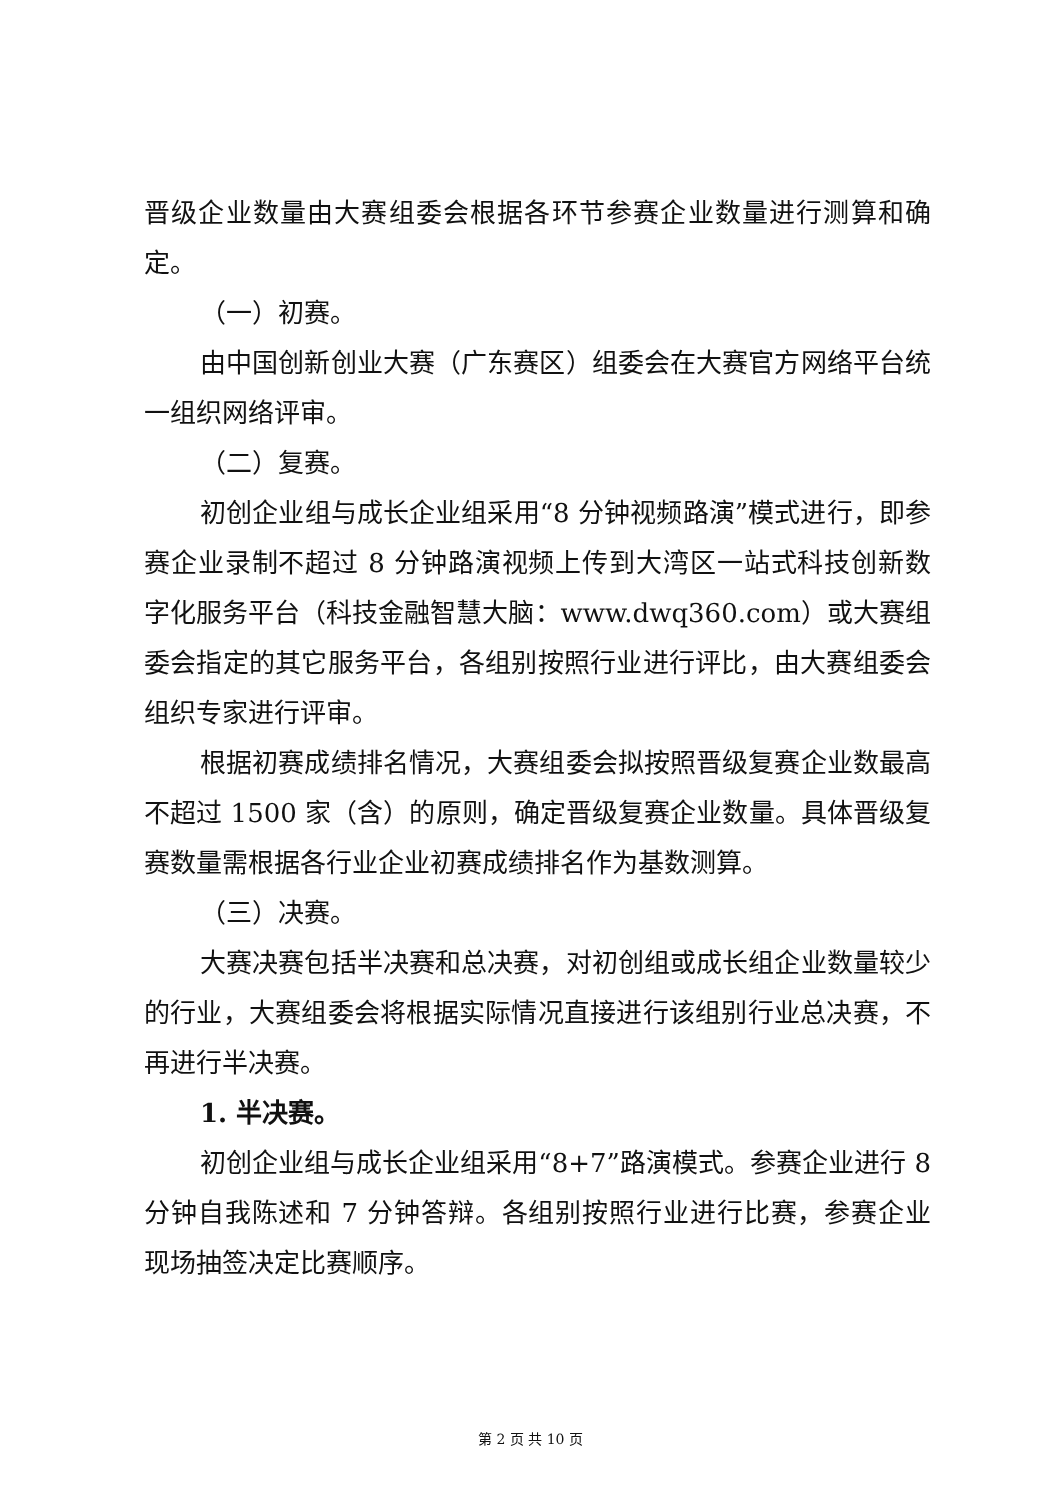晋级企业数量由大赛组委会根据各环节参赛企业数量进行测算和确定。
（一）初赛。
由中国创新创业大赛（广东赛区）组委会在大赛官方网络平台统一组织网络评审。
（二）复赛。
初创企业组与成长企业组采用“8 分钟视频路演”模式进行，即参赛企业录制不超过 8 分钟路演视频上传到大湾区一站式科技创新数字化服务平台（科技金融智慧大脑：www.dwq360.com）或大赛组委会指定的其它服务平台，各组别按照行业进行评比，由大赛组委会组织专家进行评审。
根据初赛成绩排名情况，大赛组委会拟按照晋级复赛企业数最高不超过 1500 家（含）的原则，确定晋级复赛企业数量。具体晋级复赛数量需根据各行业企业初赛成绩排名作为基数测算。
（三）决赛。
大赛决赛包括半决赛和总决赛，对初创组或成长组企业数量较少的行业，大赛组委会将根据实际情况直接进行该组别行业总决赛，不再进行半决赛。
1. 半决赛。
初创企业组与成长企业组采用“8+7”路演模式。参赛企业进行 8 分钟自我陈述和 7 分钟答辩。各组别按照行业进行比赛，参赛企业现场抽签决定比赛顺序。
第 2 页 共 10 页